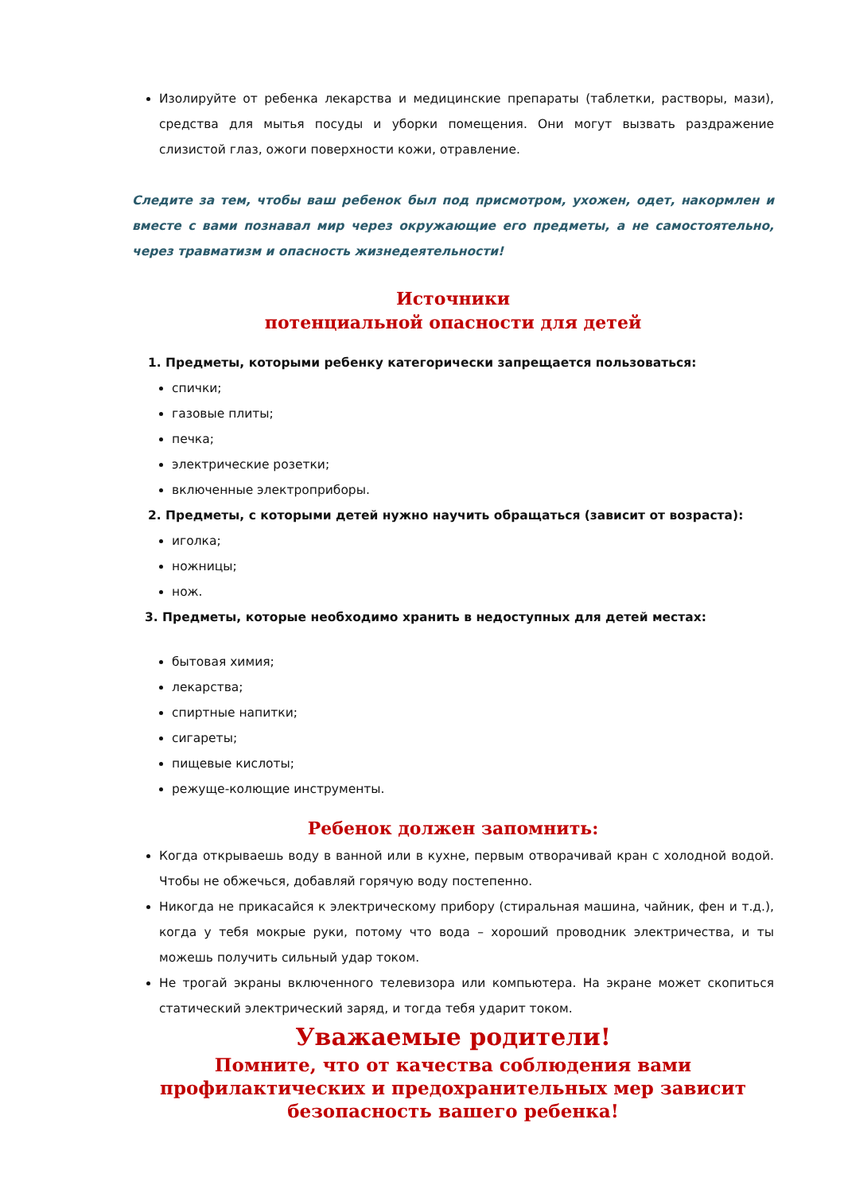Изолируйте от ребенка лекарства и медицинские препараты (таблетки, растворы, мази), средства для мытья посуды и уборки помещения. Они могут вызвать раздражение слизистой глаз, ожоги поверхности кожи, отравление.
Следите за тем, чтобы ваш ребенок был под присмотром, ухожен, одет, накормлен и вместе с вами познавал мир через окружающие его предметы, а не самостоятельно, через травматизм и опасность жизнедеятельности!
Источники
потенциальной опасности для детей
1. Предметы, которыми ребенку категорически запрещается пользоваться:
спички;
газовые плиты;
печка;
электрические розетки;
включенные электроприборы.
2. Предметы, с которыми детей нужно научить обращаться (зависит от возраста):
иголка;
ножницы;
нож.
3. Предметы, которые необходимо хранить в недоступных для детей местах:
бытовая химия;
лекарства;
спиртные напитки;
сигареты;
пищевые кислоты;
режуще-колющие инструменты.
Ребенок должен запомнить:
Когда открываешь воду в ванной или в кухне, первым отворачивай кран с холодной водой. Чтобы не обжечься, добавляй горячую воду постепенно.
Никогда не прикасайся к электрическому прибору (стиральная машина, чайник, фен и т.д.), когда у тебя мокрые руки, потому что вода – хороший проводник электричества, и ты можешь получить сильный удар током.
Не трогай экраны включенного телевизора или компьютера. На экране может скопиться статический электрический заряд, и тогда тебя ударит током.
Уважаемые родители!
Помните, что от качества соблюдения вами профилактических и предохранительных мер зависит безопасность вашего ребенка!